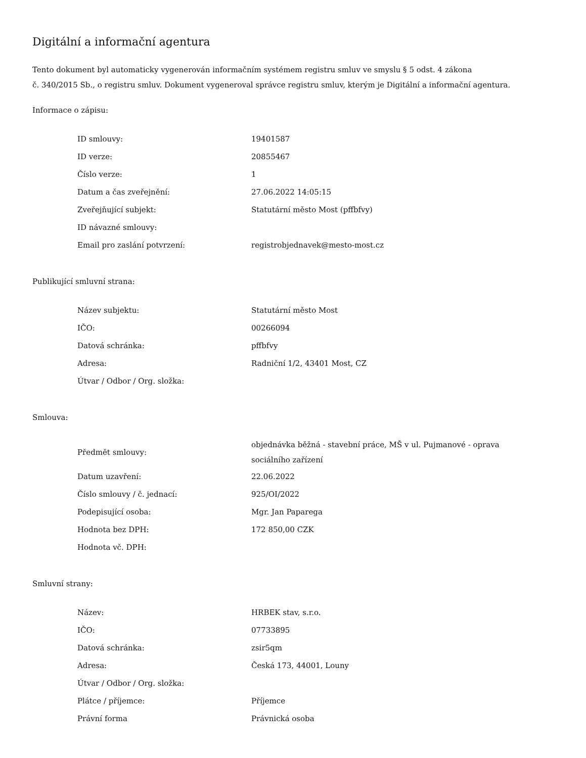Digitální a informační agentura
Tento dokument byl automaticky vygenerován informačním systémem registru smluv ve smyslu § 5 odst. 4 zákona
č. 340/2015 Sb., o registru smluv. Dokument vygeneroval správce registru smluv, kterým je Digitální a informační agentura.
Informace o zápisu:
| ID smlouvy: | 19401587 |
| ID verze: | 20855467 |
| Číslo verze: | 1 |
| Datum a čas zveřejnění: | 27.06.2022 14:05:15 |
| Zveřejňující subjekt: | Statutární město Most (pffbfvy) |
| ID návazné smlouvy: | |
| Email pro zaslání potvrzení: | registrobjednavek@mesto-most.cz |
Publikující smluvní strana:
| Název subjektu: | Statutární město Most |
| IČO: | 00266094 |
| Datová schránka: | pffbfvy |
| Adresa: | Radniční 1/2, 43401 Most, CZ |
| Útvar / Odbor / Org. složka: | |
Smlouva:
| Předmět smlouvy: | objednávka běžná - stavební práce, MŠ v ul. Pujmanové - oprava sociálního zařízení |
| Datum uzavření: | 22.06.2022 |
| Číslo smlouvy / č. jednací: | 925/OI/2022 |
| Podepisující osoba: | Mgr. Jan Paparega |
| Hodnota bez DPH: | 172 850,00 CZK |
| Hodnota vč. DPH: | |
Smluvní strany:
| Název: | HRBEK stav, s.r.o. |
| IČO: | 07733895 |
| Datová schránka: | zsir5qm |
| Adresa: | Česká 173, 44001, Louny |
| Útvar / Odbor / Org. složka: | |
| Plátce / příjemce: | Příjemce |
| Právní forma | Právnická osoba |